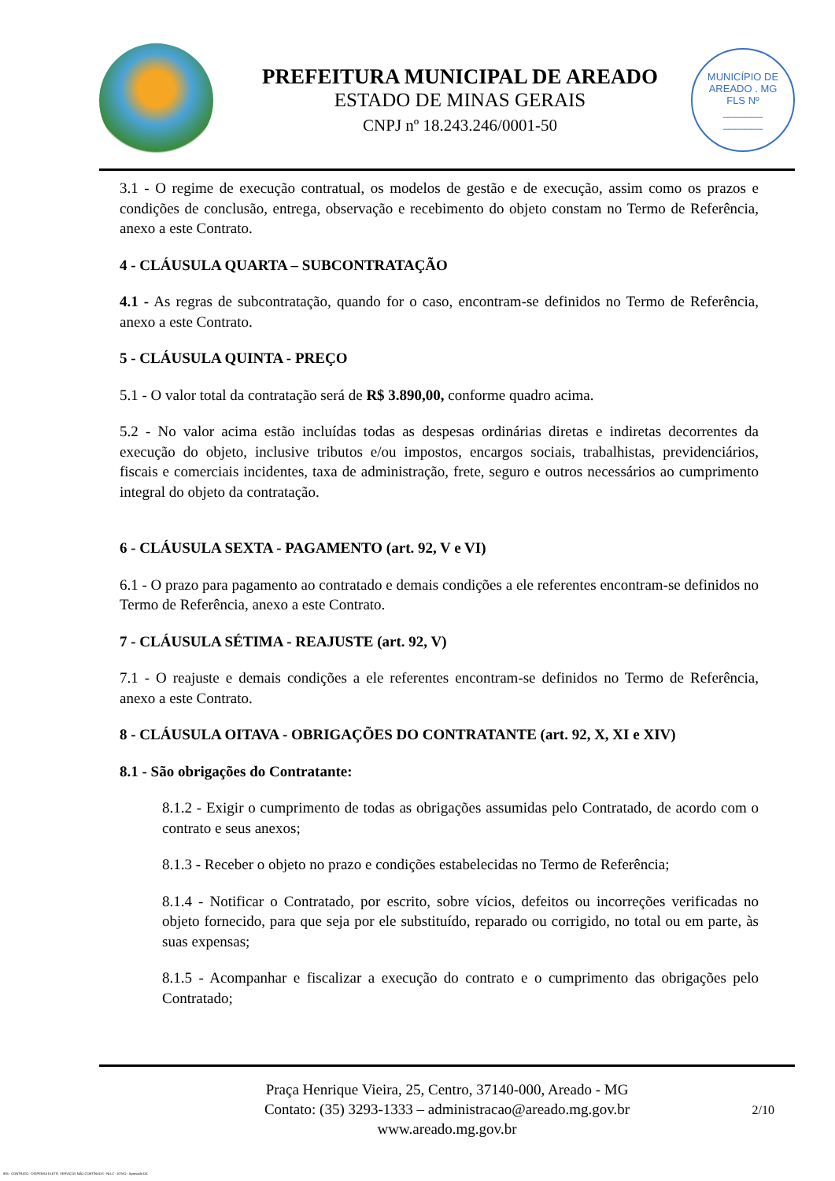PREFEITURA MUNICIPAL DE AREADO
ESTADO DE MINAS GERAIS
CNPJ nº 18.243.246/0001-50
MUNICÍPIO DE AREADO . MG
FLS Nº
_______
_______
3.1 - O regime de execução contratual, os modelos de gestão e de execução, assim como os prazos e condições de conclusão, entrega, observação e recebimento do objeto constam no Termo de Referência, anexo a este Contrato.
4 - CLÁUSULA QUARTA – SUBCONTRATAÇÃO
4.1 - As regras de subcontratação, quando for o caso, encontram-se definidos no Termo de Referência, anexo a este Contrato.
5 - CLÁUSULA QUINTA - PREÇO
5.1 - O valor total da contratação será de R$ 3.890,00, conforme quadro acima.
5.2 - No valor acima estão incluídas todas as despesas ordinárias diretas e indiretas decorrentes da execução do objeto, inclusive tributos e/ou impostos, encargos sociais, trabalhistas, previdenciários, fiscais e comerciais incidentes, taxa de administração, frete, seguro e outros necessários ao cumprimento integral do objeto da contratação.
6 - CLÁUSULA SEXTA - PAGAMENTO (art. 92, V e VI)
6.1 - O prazo para pagamento ao contratado e demais condições a ele referentes encontram-se definidos no Termo de Referência, anexo a este Contrato.
7 - CLÁUSULA SÉTIMA - REAJUSTE (art. 92, V)
7.1 - O reajuste e demais condições a ele referentes encontram-se definidos no Termo de Referência, anexo a este Contrato.
8 - CLÁUSULA OITAVA - OBRIGAÇÕES DO CONTRATANTE (art. 92, X, XI e XIV)
8.1 - São obrigações do Contratante:
8.1.2 - Exigir o cumprimento de todas as obrigações assumidas pelo Contratado, de acordo com o contrato e seus anexos;
8.1.3 - Receber o objeto no prazo e condições estabelecidas no Termo de Referência;
8.1.4 - Notificar o Contratado, por escrito, sobre vícios, defeitos ou incorreções verificadas no objeto fornecido, para que seja por ele substituído, reparado ou corrigido, no total ou em parte, às suas expensas;
8.1.5 - Acompanhar e fiscalizar a execução do contrato e o cumprimento das obrigações pelo Contratado;
Praça Henrique Vieira, 25, Centro, 37140-000, Areado - MG
Contato: (35) 3293-1333 – administracao@areado.mg.gov.br
www.areado.mg.gov.br
2/10
835 - CONTRATO - DISPENSA ELETR. SERVIÇOS NÃO CONTÍNUOS - NLLC - ATIVO - Aprovado DA